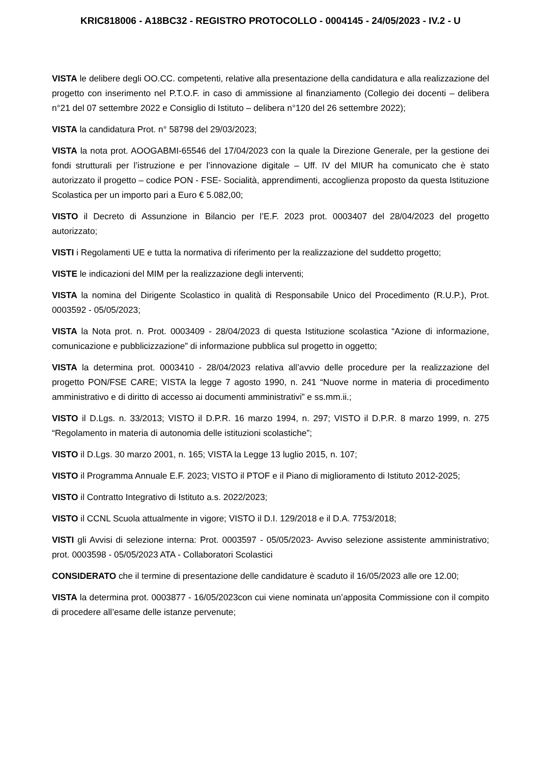KRIC818006 - A18BC32 - REGISTRO PROTOCOLLO - 0004145 - 24/05/2023 - IV.2 - U
VISTA le delibere degli OO.CC. competenti, relative alla presentazione della candidatura e alla realizzazione del progetto con inserimento nel P.T.O.F. in caso di ammissione al finanziamento (Collegio dei docenti – delibera n°21 del 07 settembre 2022 e Consiglio di Istituto – delibera n°120 del 26 settembre 2022);
VISTA la candidatura Prot. n° 58798 del 29/03/2023;
VISTA la nota prot. AOOGABMI-65546 del 17/04/2023 con la quale la Direzione Generale, per la gestione dei fondi strutturali per l’istruzione e per l’innovazione digitale – Uff. IV del MIUR ha comunicato che è stato autorizzato il progetto – codice PON - FSE- Socialità, apprendimenti, accoglienza proposto da questa Istituzione Scolastica per un importo pari a Euro € 5.082,00;
VISTO il Decreto di Assunzione in Bilancio per l’E.F. 2023 prot. 0003407 del 28/04/2023 del progetto autorizzato;
VISTI i Regolamenti UE e tutta la normativa di riferimento per la realizzazione del suddetto progetto;
VISTE le indicazioni del MIM per la realizzazione degli interventi;
VISTA la nomina del Dirigente Scolastico in qualità di Responsabile Unico del Procedimento (R.U.P.), Prot. 0003592 - 05/05/2023;
VISTA la Nota prot. n. Prot. 0003409 - 28/04/2023 di questa Istituzione scolastica “Azione di informazione, comunicazione e pubblicizzazione” di informazione pubblica sul progetto in oggetto;
VISTA la determina prot. 0003410 - 28/04/2023 relativa all’avvio delle procedure per la realizzazione del progetto PON/FSE CARE; VISTA la legge 7 agosto 1990, n. 241 “Nuove norme in materia di procedimento amministrativo e di diritto di accesso ai documenti amministrativi” e ss.mm.ii.;
VISTO il D.Lgs. n. 33/2013; VISTO il D.P.R. 16 marzo 1994, n. 297; VISTO il D.P.R. 8 marzo 1999, n. 275 “Regolamento in materia di autonomia delle istituzioni scolastiche”;
VISTO il D.Lgs. 30 marzo 2001, n. 165; VISTA la Legge 13 luglio 2015, n. 107;
VISTO il Programma Annuale E.F. 2023; VISTO il PTOF e il Piano di miglioramento di Istituto 2012-2025;
VISTO il Contratto Integrativo di Istituto a.s. 2022/2023;
VISTO il CCNL Scuola attualmente in vigore; VISTO il D.I. 129/2018 e il D.A. 7753/2018;
VISTI gli Avvisi di selezione interna: Prot. 0003597 - 05/05/2023- Avviso selezione assistente amministrativo; prot. 0003598 - 05/05/2023 ATA - Collaboratori Scolastici
CONSIDERATO che il termine di presentazione delle candidature è scaduto il 16/05/2023 alle ore 12.00;
VISTA la determina prot. 0003877 - 16/05/2023con cui viene nominata un’apposita Commissione con il compito di procedere all’esame delle istanze pervenute;